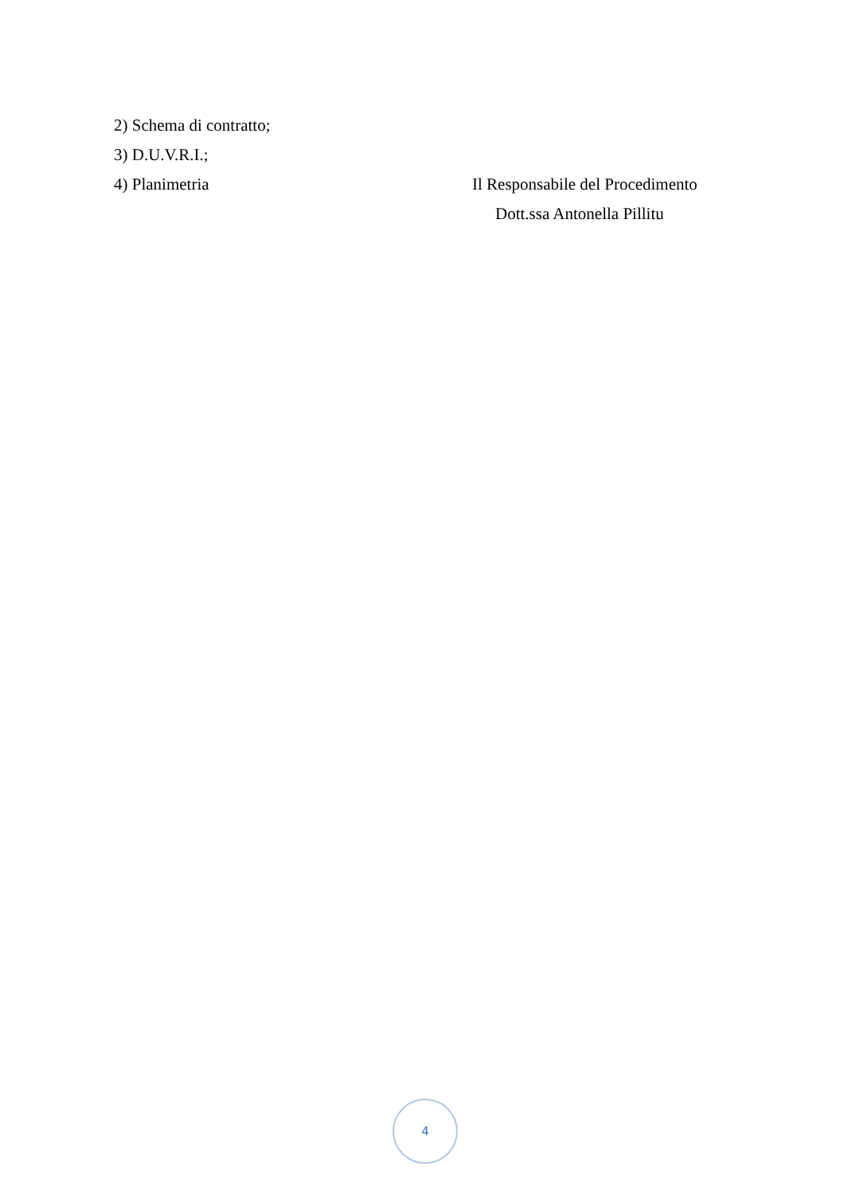2) Schema di contratto;
3) D.U.V.R.I.;
4) Planimetria Il Responsabile del Procedimento
Dott.ssa Antonella Pillitu
4